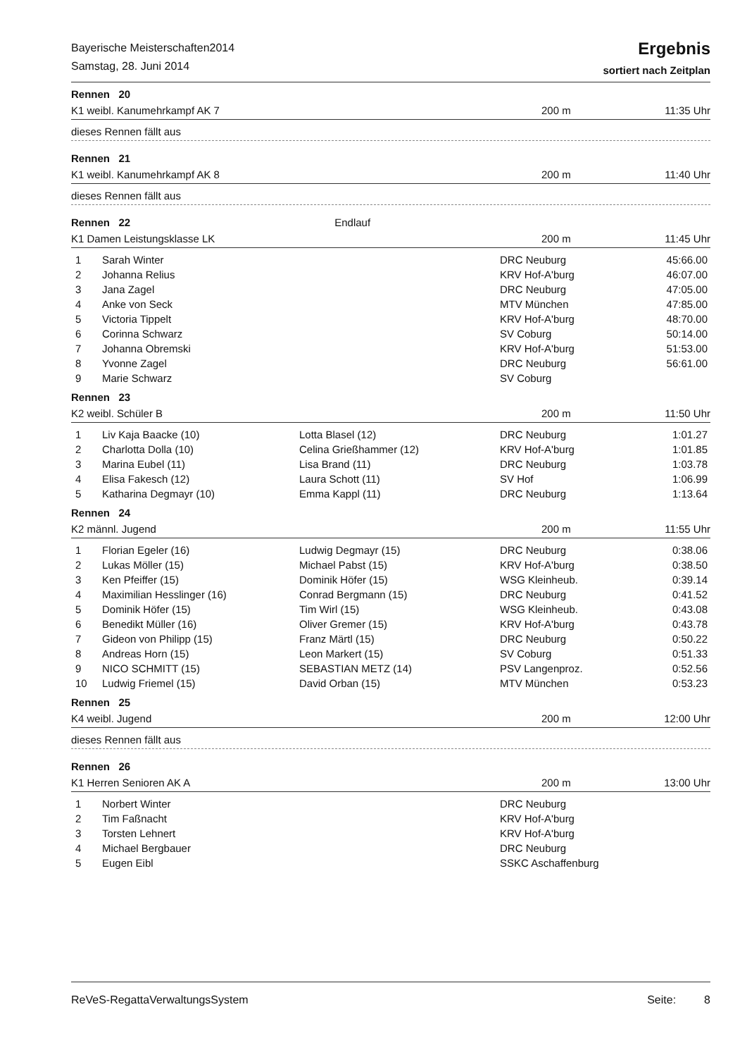Bayerische Meisterschaften2014
Samstag, 28. Juni 2014
Ergebnis
sortiert nach Zeitplan
Rennen 20
K1 weibl. Kanumehrkampf AK 7 200 m 11:35 Uhr
dieses Rennen fällt aus
Rennen 21
K1 weibl. Kanumehrkampf AK 8 200 m 11:40 Uhr
dieses Rennen fällt aus
Rennen 22 Endlauf
K1 Damen Leistungsklasse LK 200 m 11:45 Uhr
| 1 | Sarah Winter | | DRC Neuburg | 45:66.00 |
| 2 | Johanna Relius | | KRV Hof-A'burg | 46:07.00 |
| 3 | Jana Zagel | | DRC Neuburg | 47:05.00 |
| 4 | Anke von Seck | | MTV München | 47:85.00 |
| 5 | Victoria Tippelt | | KRV Hof-A'burg | 48:70.00 |
| 6 | Corinna Schwarz | | SV Coburg | 50:14.00 |
| 7 | Johanna Obremski | | KRV Hof-A'burg | 51:53.00 |
| 8 | Yvonne Zagel | | DRC Neuburg | 56:61.00 |
| 9 | Marie Schwarz | | SV Coburg | |
Rennen 23
K2 weibl. Schüler B 200 m 11:50 Uhr
| 1 | Liv Kaja Baacke (10) | Lotta Blasel (12) | DRC Neuburg | 1:01.27 |
| 2 | Charlotta Dolla (10) | Celina Grießhammer (12) | KRV Hof-A'burg | 1:01.85 |
| 3 | Marina Eubel (11) | Lisa Brand (11) | DRC Neuburg | 1:03.78 |
| 4 | Elisa Fakesch (12) | Laura Schott (11) | SV Hof | 1:06.99 |
| 5 | Katharina Degmayr (10) | Emma Kappl (11) | DRC Neuburg | 1:13.64 |
Rennen 24
K2 männl. Jugend 200 m 11:55 Uhr
| 1 | Florian Egeler (16) | Ludwig Degmayr (15) | DRC Neuburg | 0:38.06 |
| 2 | Lukas Möller (15) | Michael Pabst (15) | KRV Hof-A'burg | 0:38.50 |
| 3 | Ken Pfeiffer (15) | Dominik Höfer (15) | WSG Kleinheub. | 0:39.14 |
| 4 | Maximilian Hesslinger (16) | Conrad Bergmann (15) | DRC Neuburg | 0:41.52 |
| 5 | Dominik Höfer (15) | Tim Wirl (15) | WSG Kleinheub. | 0:43.08 |
| 6 | Benedikt Müller (16) | Oliver Gremer (15) | KRV Hof-A'burg | 0:43.78 |
| 7 | Gideon von Philipp (15) | Franz Märtl (15) | DRC Neuburg | 0:50.22 |
| 8 | Andreas Horn (15) | Leon Markert (15) | SV Coburg | 0:51.33 |
| 9 | NICO SCHMITT (15) | SEBASTIAN METZ (14) | PSV Langenproz. | 0:52.56 |
| 10 | Ludwig Friemel (15) | David Orban (15) | MTV München | 0:53.23 |
Rennen 25
K4 weibl. Jugend 200 m 12:00 Uhr
dieses Rennen fällt aus
Rennen 26
K1 Herren Senioren AK A 200 m 13:00 Uhr
| 1 | Norbert Winter | | DRC Neuburg | |
| 2 | Tim Faßnacht | | KRV Hof-A'burg | |
| 3 | Torsten Lehnert | | KRV Hof-A'burg | |
| 4 | Michael Bergbauer | | DRC Neuburg | |
| 5 | Eugen Eibl | | SSKC Aschaffenburg | |
ReVeS-RegattaVerwaltungsSystem Seite: 8